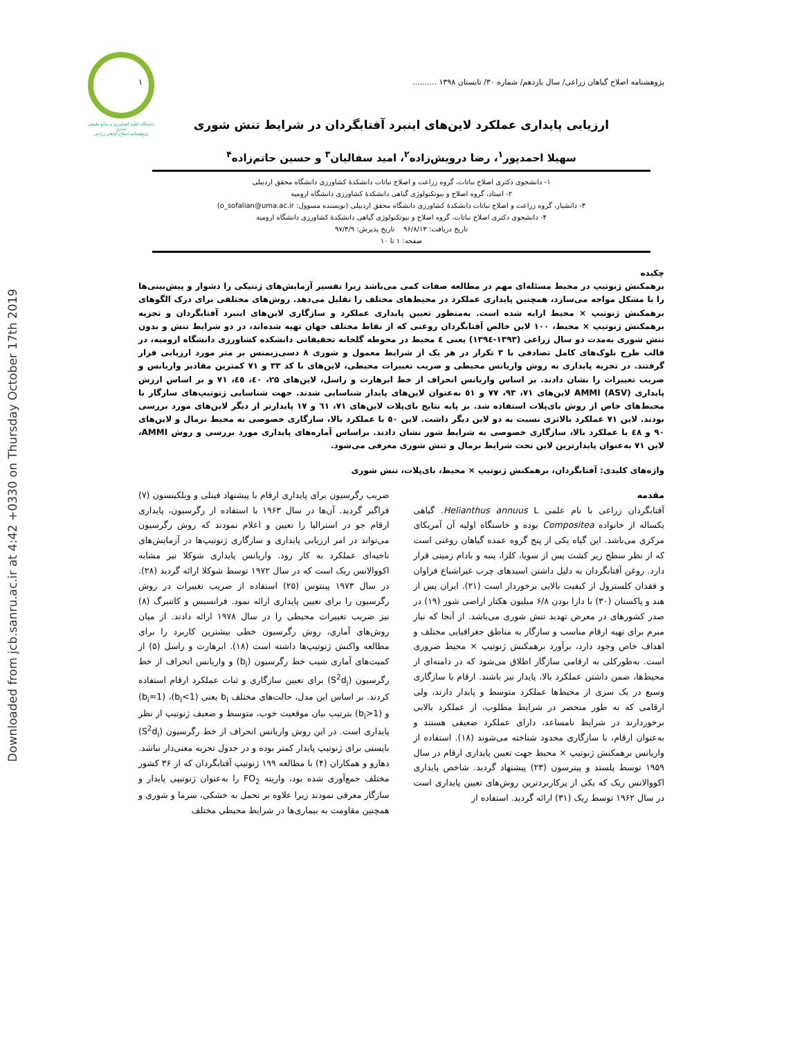Downloaded from jcb.sanru.ac.ir at 4:42 +0330 on Thursday October 17th 2019
دانشگاه علوم کشاورزی و منابع طبیعی ساری
پژوهشنامه اصلاح گیاهان زراعی
پژوهشنامه اصلاح گیاهان زراعی/ سال یازدهم/ شماره ۳۰/ تابستان ۱۳۹۸ .......... ۱
ارزیابی پایداری عملکرد لاین‌های اینبرد آفتابگردان در شرایط تنش شوری
سهیلا احمدپور<sup>۱</sup>، رضا درویش‌زاده<sup>۲</sup>، امید سفالیان<sup>۳</sup> و حسین حاتم‌زاده<sup>۴</sup>
۱- دانشجوی دکتری اصلاح نباتات، گروه زراعت و اصلاح نباتات دانشکدهٔ کشاورزی دانشگاه محقق اردبیلی
۲- استاد، گروه اصلاح و بیوتکنولوژی گیاهی دانشکدهٔ کشاورزی دانشگاه ارومیه
۳- دانشیار، گروه زراعت و اصلاح نباتات دانشکدهٔ کشاورزی دانشگاه محقق اردبیلی (نویسنده مسوول: o_sofalian@uma.ac.ir)
۴- دانشجوی دکتری اصلاح نباتات، گروه اصلاح و بیوتکنولوژی گیاهی دانشکدهٔ کشاورزی دانشگاه ارومیه
تاریخ دریافت: ۹۶/۸/۱۳ تاریخ پذیرش: ۹۷/۳/۹
صفحه: ۱ تا ۱۰
چکیده
برهمکنش ژنوتیپ در محیط مسئله‌ای مهم در مطالعه صفات کمی می‌باشد زیرا تفسیر آزمایش‌های ژنتیکی را دشوار و پیش‌بینی‌ها را با مشکل مواجه می‌سازد، همچنین پایداری عملکرد در محیط‌های مختلف را تقلیل می‌دهد. روش‌های مختلفی برای درک الگوهای برهمکنش ژنوتیپ × محیط ارایه شده است. به‌منظور تعیین پایداری عملکرد و سازگاری لاین‌های اینبرد آفتابگردان و تجزیه برهمکنش ژنوتیپ × محیط، ۱۰۰ لاین خالص آفتابگردان روغنی که از نقاط مختلف جهان تهیه شده‌اند، در دو شرایط تنش و بدون تنش شوری به‌مدت دو سال زراعی (۱۳۹۳-۱۳۹٤) یعنی ٤ محیط در محوطه گلخانه تحقیقاتی دانشکده کشاورزی دانشگاه ارومیه، در قالب طرح بلوک‌های کامل تصادفی با ۳ تکرار در هر یک از شرایط معمول و شوری ۸ دسی‌زیمنس بر متر مورد ارزیابی قرار گرفتند. در تجزیه پایداری به روش واریانس محیطی و ضریب تغییرات محیطی، لاین‌های با کد ۳۳ و ۷۱ کمترین مقادیر واریانس و ضریب تغییرات را نشان دادند. بر اساس واریانس انحراف از خط ابرهارت و راسل، لاین‌های ۲۵، ٤۰، ٤٥، ۷۱ و بر اساس ارزش پایداری AMMI (ASV) لاین‌های ۷۱، ۹۳، ۷۷ و ٥۱ به‌عنوان لاین‌های پایدار شناسایی شدند. جهت شناسایی ژنوتیپ‌های سازگار با محیط‌های خاص از روش بای‌پلات استفاده شد. بر پایه نتایج بای‌پلات لاین‌های ۷۱، ٦۱ و ۱۷ پایدارتر از دیگر لاین‌های مورد بررسی بودند. لاین ۷۱ عملکرد بالاتری نسبت به دو لاین دیگر داشت. لاین ٥۰ با عملکرد بالا، سازگاری خصوصی به محیط نرمال و لاین‌های ۹۰ و ٤۸ با عملکرد بالا، سازگاری خصوصی به شرایط شور نشان دادند. براساس آماره‌های پایداری مورد بررسی و روش AMMI، لاین ۷۱ به‌عنوان پایدارترین لاین تحت شرایط نرمال و تنش شوری معرفی می‌شود.
واژه‌های کلیدی: آفتابگردان، برهمکنش ژنوتیپ × محیط، بای‌پلات، تنش شوری
مقدمه
آفتابگردان زراعی با نام علمی Helianthus annuus L. گیاهی یکساله از خانواده Compositea بوده و خاستگاه اولیه آن آمریکای مرکزی می‌باشد. این گیاه یکی از پنج گروه عمده گیاهان روغنی است که از نظر سطح زیر کشت پس از سویا، کلزا، پنبه و بادام زمینی قرار دارد. روغن آفتابگردان به دلیل داشتن اسیدهای چرب غیراشباع فراوان و فقدان کلسترول از کیفیت بالایی برخوردار است (۲۱). ایران پس از هند و پاکستان (۳۰) با دارا بودن ۶/۸ میلیون هکتار اراضی شور (۱۹) در صدر کشورهای در معرض تهدید تنش شوری می‌باشد. از آنجا که نیاز مبرم برای تهیه ارقام مناسب و سازگار به مناطق جغرافیایی مختلف و اهداف خاص وجود دارد، برآورد برهمکنش ژنوتیپ × محیط ضروری است. به‌طورکلی به ارقامی سازگار اطلاق می‌شود که در دامنه‌ای از محیط‌ها، ضمن داشتن عملکرد بالا، پایدار نیز باشند. ارقام با سازگاری وسیع در یک سری از محیط‌ها عملکرد متوسط و پایدار دارند، ولی ارقامی که به طور منحصر در شرایط مطلوب، از عملکرد بالایی برخوردارند در شرایط نامساعد، دارای عملکرد ضعیفی هستند و به‌عنوان ارقام، با سازگاری محدود شناخته می‌شوند (۱۸). استفاده از واریانس برهمکنش ژنوتیپ × محیط جهت تعیین پایداری ارقام در سال ۱۹۵۹ توسط پلستد و پیترسون (۲۳) پیشنهاد گردید. شاخص پایداری اکووالانس ریک که یکی از پرکاربردترین روش‌های تعیین پایداری است در سال ۱۹۶۲ توسط ریک (۳۱) ارائه گردید. استفاده از
ضریب رگرسیون برای پایداری ارقام با پیشنهاد فینلی و ویلکینسون (۷) فراگیر گردید. آن‌ها در سال ۱۹۶۳ با استفاده از رگرسیون، پایداری ارقام جو در استرالیا را تعیین و اعلام نمودند که روش رگرسیون می‌تواند در امر ارزیابی پایداری و سازگاری ژنوتیپ‌ها در آزمایش‌های ناحیه‌ای عملکرد به کار رود. واریانس پایداری شوکلا نیز مشابه اکووالانس ریک است که در سال ۱۹۷۲ توسط شوکلا ارائه گردید (۲۸). در سال ۱۹۷۳ پینتوس (۲۵) استفاده از ضریب تغییرات در روش رگرسیون را برای تعیین پایداری ارائه نمود. فرانسیس و کاتنبرگ (۸) نیز ضریب تغییرات محیطی را در سال ۱۹۷۸ ارائه دادند. از میان روش‌های آماری، روش رگرسیون خطی بیشترین کاربرد را برای مطالعه واکنش ژنوتیپ‌ها داشته است (۱۸). ابرهارت و راسل (۵) از کمیت‌های آماری شیب خط رگرسیون (b<sub>i</sub>) و واریانس انحراف از خط رگرسیون (S<sup>2</sup>d<sub>i</sub>) برای تعیین سازگاری و ثبات عملکرد ارقام استفاده کردند. بر اساس این مدل، حالت‌های مختلف b<sub>i</sub> یعنی (b<sub>i</sub><1)، (b<sub>i</sub>=1) و (b<sub>i</sub>>1) بترتیب بیان موقعیت خوب، متوسط و ضعیف ژنوتیپ از نظر پایداری است. در این روش واریانس انحراف از خط رگرسیون (S<sup>2</sup>d<sub>i</sub>) بایستی برای ژنوتیپ پایدار کمتر بوده و در جدول تجزیه معنی‌دار نباشد. دهارو و همکاران (۴) با مطالعه ۱۹۹ ژنوتیپ آفتابگردان که از ۳۶ کشور مختلف جمع‌آوری شده بود، واریته FO<sub>2</sub> را به‌عنوان ژنوتیپی پایدار و سازگار معرفی نمودند زیرا علاوه بر تحمل به خشکی، سرما و شوری و همچنین مقاومت به بیماری‌ها در شرایط محیطی مختلف